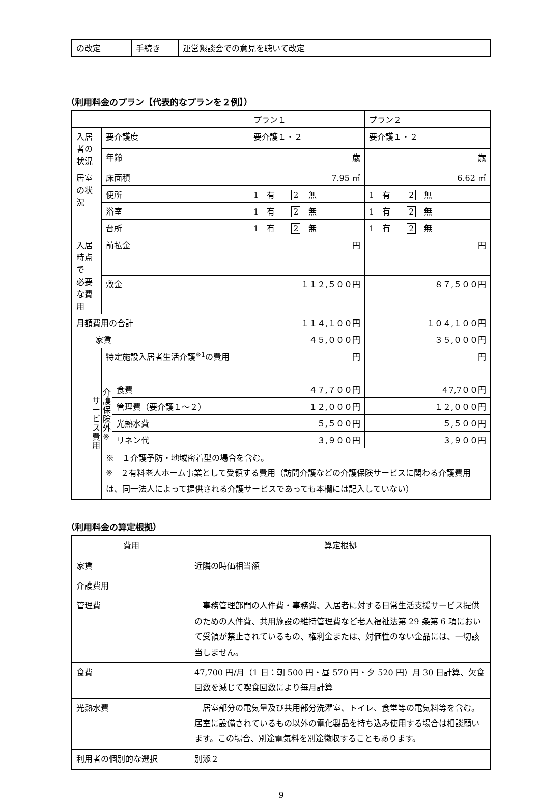| の改定 | 手続き | 運営懇談会での意見を聴いて改定 |
（利用料金のプラン【代表的なプランを２例】）
| | | | | プラン１ | プラン２ |
| 入居者の状況 | | 要介護度 | | 要介護１・２ | 要介護１・２ |
| | | 年齢 | | 歳 | 歳 |
| 居室の状況 | | 床面積 | | 7.95 ㎡ | 6.62 ㎡ |
| | | 便所 | | 1 有 2 無 | 1 有 2 無 |
| | | 浴室 | | 1 有 2 無 | 1 有 2 無 |
| | | 台所 | | 1 有 2 無 | 1 有 2 無 |
| 入居時点で 必要な費用 | | 前払金 | | 円 | 円 |
| | | 敷金 | | １１２,５００円 | ８７,５００円 |
| 月額費用の合計 | | | | １１４,１００円 | １０４,１００円 |
| | 家賃 | | | ４５,０００円 | ３５,０００円 |
| | サ ー ビ ス 費 用 | 特定施設入居者生活介護<sup>※1</sup>の費用 | | 円 | 円 |
| | | 介 護 保 険 外 ※ | 食費 | ４７,７００円 | ４7,7００円 |
| | | | 管理費（要介護１～２） | １２,０００円 | １２,０００円 |
| | | | 光熱水費 | ５,５００円 | ５,５００円 |
| | | | リネン代 | ３,９００円 | ３,９００円 |
| | | ※ １介護予防・地域密着型の場合を含む。 ※ ２有料老人ホーム事業として受領する費用（訪問介護などの介護保険サービスに関わる介護費用は、同一法人によって提供される介護サービスであっても本欄には記入していない） | | | |
（利用料金の算定根拠）
| 費用 | 算定根拠 |
| 家賃 | 近隣の時価相当額 |
| 介護費用 | |
| 管理費 | 事務管理部門の人件費・事務費、入居者に対する日常生活支援サービス提供のための人件費、共用施設の維持管理費など老人福祉法第 29 条第 6 項において受領が禁止されているもの、権利金または、対価性のない金品には、一切該当しません。 |
| 食費 | 47,700 円/月（1 日：朝 500 円・昼 570 円・夕 520 円）月 30 日計算、欠食回数を減じて喫食回数により毎月計算 |
| 光熱水費 | 居室部分の電気量及び共用部分洗濯室、トイレ、食堂等の電気料等を含む。居室に設備されているもの以外の電化製品を持ち込み使用する場合は相談願います。この場合、別途電気料を別途徴収することもあります。 |
| 利用者の個別的な選択 | 別添２ |
9